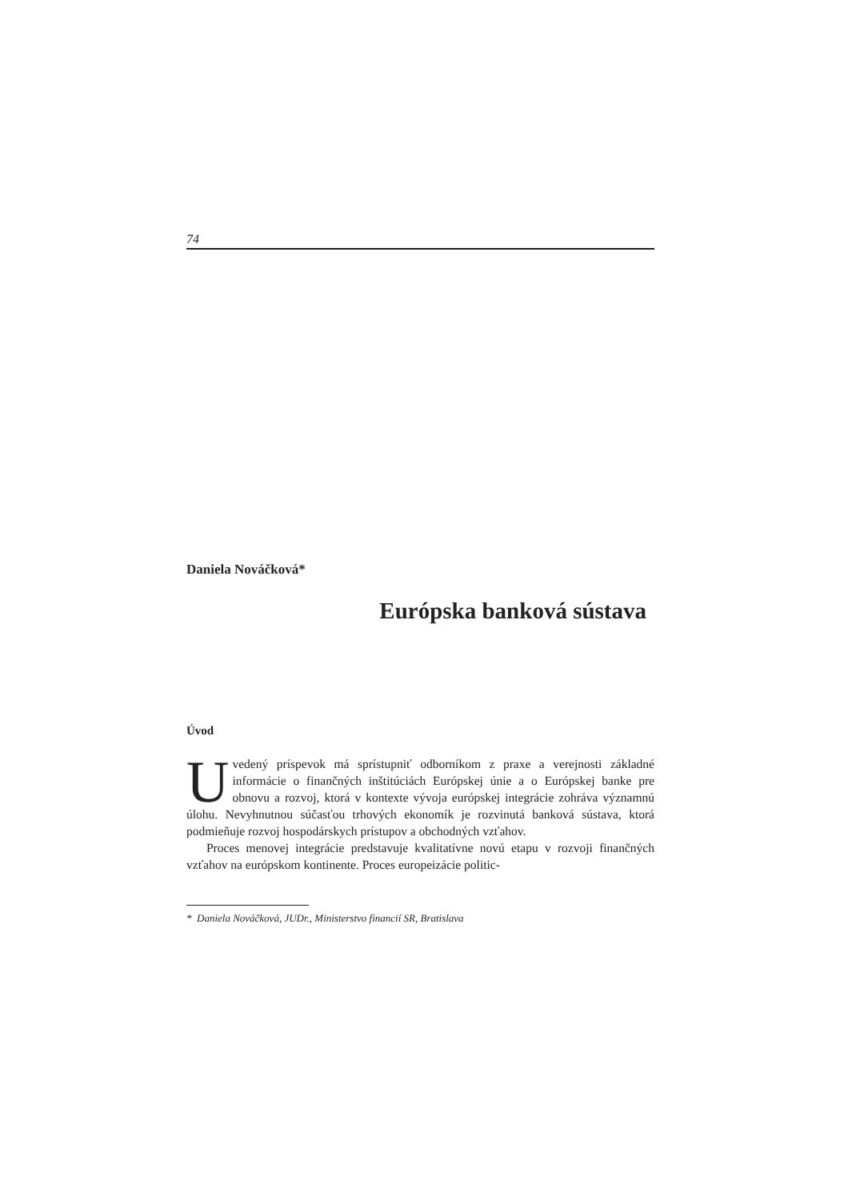74
Daniela Nováčková*
Európska banková sústava
Úvod
Uvedený príspevok má sprístupniť odborníkom z praxe a verejnosti základné informácie o finančných inštitúciách Európskej únie a o Európskej banke pre obnovu a rozvoj, ktorá v kontexte vývoja európskej integrácie zohráva významnú úlohu. Nevyhnutnou súčasťou trhových ekonomík je rozvinutá banková sústava, ktorá podmieňuje rozvoj hospodárskych prístupov a obchodných vzťahov.
Proces menovej integrácie predstavuje kvalitatívne novú etapu v rozvoji finančných vzťahov na európskom kontinente. Proces europeizácie politic-
* Daniela Nováčková, JUDr., Ministerstvo financií SR, Bratislava